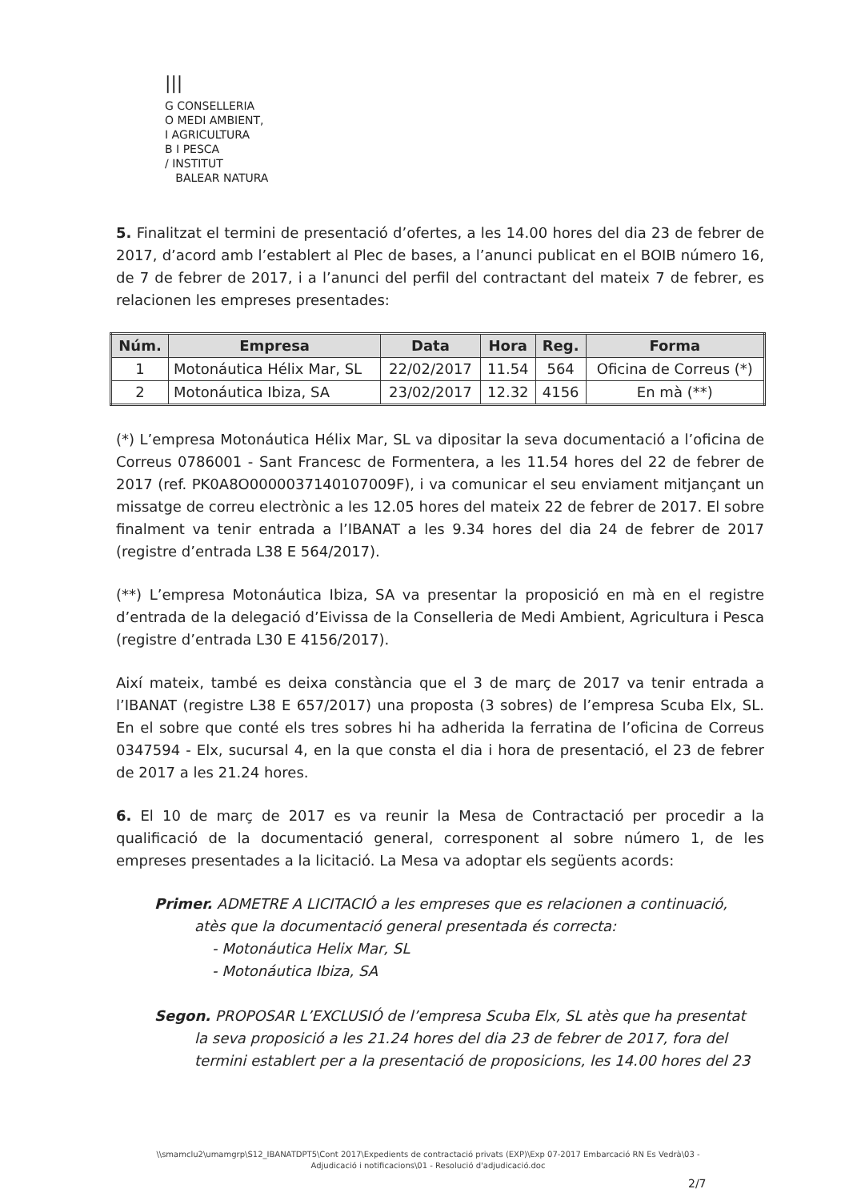|||
G CONSELLERIA
O MEDI AMBIENT,
I AGRICULTURA
B I PESCA
/ INSTITUT
BALEAR NATURA
5. Finalitzat el termini de presentació d’ofertes, a les 14.00 hores del dia 23 de febrer de 2017, d’acord amb l’establert al Plec de bases, a l’anunci publicat en el BOIB número 16, de 7 de febrer de 2017, i a l’anunci del perfil del contractant del mateix 7 de febrer, es relacionen les empreses presentades:
| Núm. | Empresa | Data | Hora | Reg. | Forma |
| --- | --- | --- | --- | --- | --- |
| 1 | Motonáutica Hélix Mar, SL | 22/02/2017 | 11.54 | 564 | Oficina de Correus (*) |
| 2 | Motonáutica Ibiza, SA | 23/02/2017 | 12.32 | 4156 | En mà (**) |
(*) L’empresa Motonáutica Hélix Mar, SL va dipositar la seva documentació a l’oficina de Correus 0786001 - Sant Francesc de Formentera, a les 11.54 hores del 22 de febrer de 2017 (ref. PK0A8O0000037140107009F), i va comunicar el seu enviament mitjançant un missatge de correu electrònic a les 12.05 hores del mateix 22 de febrer de 2017. El sobre finalment va tenir entrada a l’IBANAT a les 9.34 hores del dia 24 de febrer de 2017 (registre d’entrada L38 E 564/2017).
(**) L’empresa Motonáutica Ibiza, SA va presentar la proposició en mà en el registre d’entrada de la delegació d’Eivissa de la Conselleria de Medi Ambient, Agricultura i Pesca (registre d’entrada L30 E 4156/2017).
Així mateix, també es deixa constància que el 3 de març de 2017 va tenir entrada a l’IBANAT (registre L38 E 657/2017) una proposta (3 sobres) de l’empresa Scuba Elx, SL. En el sobre que conté els tres sobres hi ha adherida la ferratina de l’oficina de Correus 0347594 - Elx, sucursal 4, en la que consta el dia i hora de presentació, el 23 de febrer de 2017 a les 21.24 hores.
6. El 10 de març de 2017 es va reunir la Mesa de Contractació per procedir a la qualificació de la documentació general, corresponent al sobre número 1, de les empreses presentades a la licitació. La Mesa va adoptar els següents acords:
Primer. ADMETRE A LICITACIÓ a les empreses que es relacionen a continuació,
atès que la documentació general presentada és correcta:
- Motonáutica Helix Mar, SL
- Motonáutica Ibiza, SA
Segon. PROPOSAR L’EXCLUSIÓ de l’empresa Scuba Elx, SL atès que ha presentat
la seva proposició a les 21.24 hores del dia 23 de febrer de 2017, fora del
termini establert per a la presentació de proposicions, les 14.00 hores del 23
\\smamclu2\umamgrp\S12_IBANATDPT5\Cont 2017\Expedients de contractació privats (EXP)\Exp 07-2017 Embarcació RN Es Vedrà\03 - Adjudicació i notificacions\01 - Resolució d'adjudicació.doc
2/7